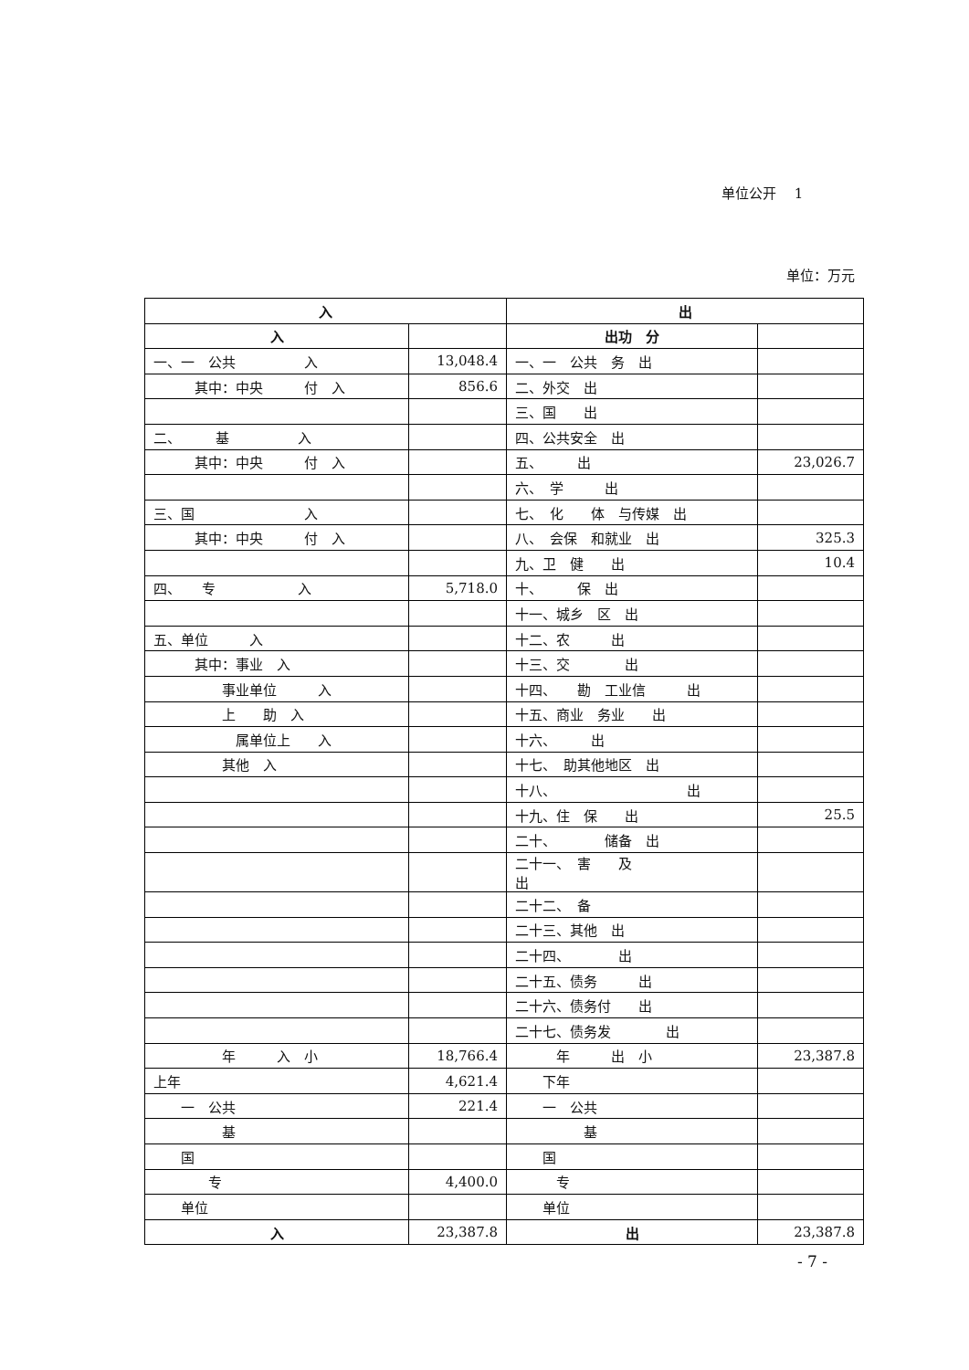单位公开　 1
单位：万元
| 入 | | 出 | |
| --- | --- | --- | --- |
| 入 | | 出功 分 | |
| 一、一 公共 入 | 13,048.4 | 一、一 公共 务 出 | |
| 其中：中央 付 入 | 856.6 | 二、外交 出 | |
| | | 三、国 出 | |
| 二、 基 入 | | 四、公共安全 出 | |
| 其中：中央 付 入 | | 五、 出 | 23,026.7 |
| | | 六、 学 出 | |
| 三、国 入 | | 七、 化 体 与传媒 出 | |
| 其中：中央 付 入 | | 八、 会保 和就业 出 | 325.3 |
| | | 九、卫 健 出 | 10.4 |
| 四、 专 入 | 5,718.0 | 十、 保 出 | |
| | | 十一、城乡 区 出 | |
| 五、单位 入 | | 十二、农 出 | |
| 其中：事业 入 | | 十三、交 出 | |
| 事业单位 入 | | 十四、 勘 工业信 出 | |
| 上 助 入 | | 十五、商业 务业 出 | |
| 属单位上 入 | | 十六、 出 | |
| 其他 入 | | 十七、 助其他地区 出 | |
| | | 十八、 出 | |
| | | 十九、住 保 出 | 25.5 |
| | | 二十、 储备 出 | |
| | | 二十一、 害 及 出 | |
| | | 二十二、 备 | |
| | | 二十三、其他 出 | |
| | | 二十四、 出 | |
| | | 二十五、债务 出 | |
| | | 二十六、债务付 出 | |
| | | 二十七、债务发 出 | |
| 年 入 小 | 18,766.4 | 年 出 小 | 23,387.8 |
| 上年 | 4,621.4 | 下年 | |
| 一 公共 | 221.4 | 一 公共 | |
| 基 | | 基 | |
| 国 | | 国 | |
| 专 | 4,400.0 | 专 | |
| 单位 | | 单位 | |
| 入 | 23,387.8 | 出 | 23,387.8 |
- 7 -